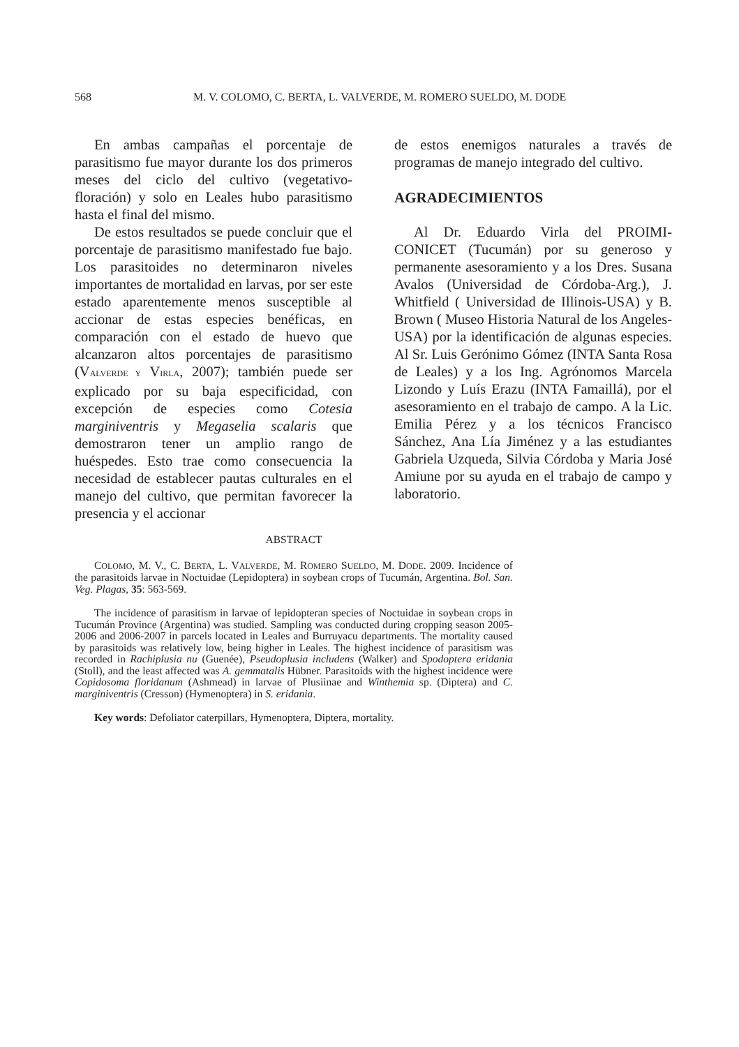568 M. V. COLOMO, C. BERTA, L. VALVERDE, M. ROMERO SUELDO, M. DODE
En ambas campañas el porcentaje de parasitismo fue mayor durante los dos primeros meses del ciclo del cultivo (vegetativo-floración) y solo en Leales hubo parasitismo hasta el final del mismo.
De estos resultados se puede concluir que el porcentaje de parasitismo manifestado fue bajo. Los parasitoides no determinaron niveles importantes de mortalidad en larvas, por ser este estado aparentemente menos susceptible al accionar de estas especies benéficas, en comparación con el estado de huevo que alcanzaron altos porcentajes de parasitismo (VALVERDE Y VIRLA, 2007); también puede ser explicado por su baja especificidad, con excepción de especies como Cotesia marginiventris y Megaselia scalaris que demostraron tener un amplio rango de huéspedes. Esto trae como consecuencia la necesidad de establecer pautas culturales en el manejo del cultivo, que permitan favorecer la presencia y el accionar
de estos enemigos naturales a través de programas de manejo integrado del cultivo.
AGRADECIMIENTOS
Al Dr. Eduardo Virla del PROIMI-CONICET (Tucumán) por su generoso y permanente asesoramiento y a los Dres. Susana Avalos (Universidad de Córdoba-Arg.), J. Whitfield ( Universidad de Illinois-USA) y B. Brown ( Museo Historia Natural de los Angeles-USA) por la identificación de algunas especies. Al Sr. Luis Gerónimo Gómez (INTA Santa Rosa de Leales) y a los Ing. Agrónomos Marcela Lizondo y Luís Erazu (INTA Famaillá), por el asesoramiento en el trabajo de campo. A la Lic. Emilia Pérez y a los técnicos Francisco Sánchez, Ana Lía Jiménez y a las estudiantes Gabriela Uzqueda, Silvia Córdoba y Maria José Amiune por su ayuda en el trabajo de campo y laboratorio.
ABSTRACT
COLOMO, M. V., C. BERTA, L. VALVERDE, M. ROMERO SUELDO, M. DODE. 2009. Incidence of the parasitoids larvae in Noctuidae (Lepidoptera) in soybean crops of Tucumán, Argentina. Bol. San. Veg. Plagas, 35: 563-569.
The incidence of parasitism in larvae of lepidopteran species of Noctuidae in soybean crops in Tucumán Province (Argentina) was studied. Sampling was conducted during cropping season 2005-2006 and 2006-2007 in parcels located in Leales and Burruyacu departments. The mortality caused by parasitoids was relatively low, being higher in Leales. The highest incidence of parasitism was recorded in Rachiplusia nu (Guenée), Pseudoplusia includens (Walker) and Spodoptera eridania (Stoll), and the least affected was A. gemmatalis Hübner. Parasitoids with the highest incidence were Copidosoma floridanum (Ashmead) in larvae of Plusiinae and Winthemia sp. (Diptera) and C. marginiventris (Cresson) (Hymenoptera) in S. eridania.
Key words: Defoliator caterpillars, Hymenoptera, Diptera, mortality.